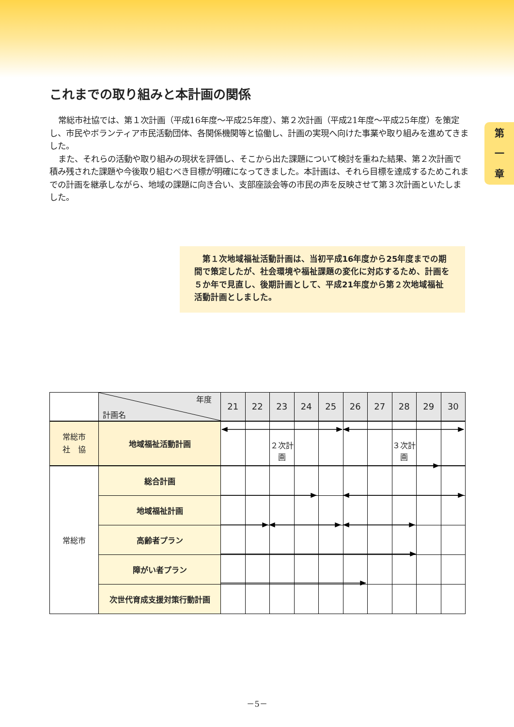第
一
章
これまでの取り組みと本計画の関係
常総市社協では、第１次計画（平成16年度～平成25年度）、第２次計画（平成21年度～平成25年度）を策定し、市民やボランティア市民活動団体、各関係機関等と協働し、計画の実現へ向けた事業や取り組みを進めてきました。
また、それらの活動や取り組みの現状を評価し、そこから出た課題について検討を重ねた結果、第２次計画で積み残された課題や今後取り組むべき目標が明確になってきました。本計画は、それら目標を達成するためこれまでの計画を継承しながら、地域の課題に向き合い、支部座談会等の市民の声を反映させて第３次計画といたしました。
第１次地域福祉活動計画は、当初平成16年度から25年度までの期間で策定したが、社会環境や福祉課題の変化に対応するため、計画を５か年で見直し、後期計画として、平成21年度から第２次地域福祉活動計画としました。
| | 年度 計画名 | 21 | 22 | 23 | 24 | 25 | 26 | 27 | 28 | 29 | 30 |
| --- | --- | --- | --- | --- | --- | --- | --- | --- | --- | --- | --- |
| 常総市 社 協 | 地域福祉活動計画 | | | ２次計画 | | | | | ３次計画 | | |
| 常総市 | 総合計画 | | | | | | | | | | |
| | 地域福祉計画 | | | | | | | | | | |
| | 高齢者プラン | | | | | | | | | | |
| | 障がい者プラン | | | | | | | | | | |
| | 次世代育成支援対策行動計画 | | | | | | | | | | |
－5－